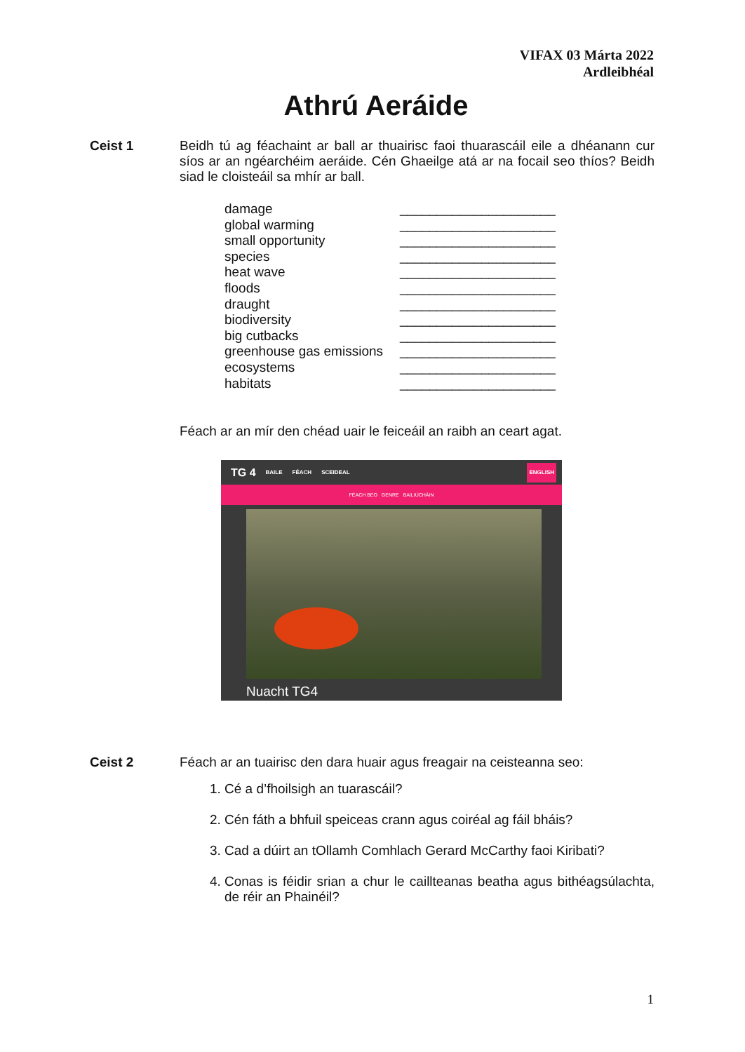VIFAX 03 Márta 2022
Ardleibhéal
Athrú Aeráide
Ceist 1
Beidh tú ag féachaint ar ball ar thuairisc faoi thuarascáil eile a dhéanann cur síos ar an ngéarchéim aeráide. Cén Ghaeilge atá ar na focail seo thíos? Beidh siad le cloisteáil sa mhír ar ball.
| damage | _____________________ |
| global warming | _____________________ |
| small opportunity | _____________________ |
| species | _____________________ |
| heat wave | _____________________ |
| floods | _____________________ |
| draught | _____________________ |
| biodiversity | _____________________ |
| big cutbacks | _____________________ |
| greenhouse gas emissions | _____________________ |
| ecosystems | _____________________ |
| habitats | _____________________ |
Féach ar an mír den chéad uair le feiceáil an raibh an ceart agat.
TG 4 BAILE FÉACH SCEIDEAL ENGLISH
FÉACH BEO GENRE BAILIÚCHÁIN
Nuacht TG4
Ceist 2
Féach ar an tuairisc den dara huair agus freagair na ceisteanna seo:
1. Cé a d’fhoilsigh an tuarascáil?
2. Cén fáth a bhfuil speiceas crann agus coiréal ag fáil bháis?
3. Cad a dúirt an tOllamh Comhlach Gerard McCarthy faoi Kiribati?
4. Conas is féidir srian a chur le caillteanas beatha agus bithéagsúlachta, de réir an Phainéil?
1